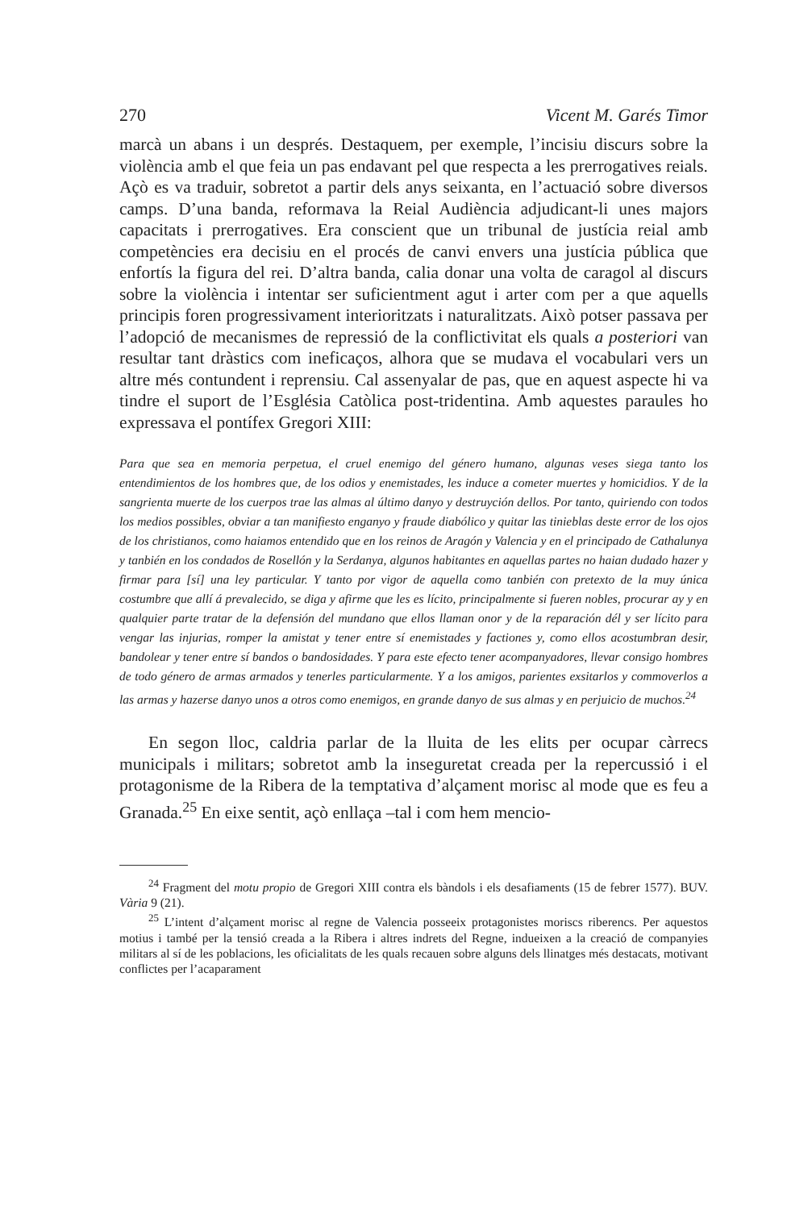270 Vicent M. Garés Timor
marcà un abans i un després. Destaquem, per exemple, l’incisiu discurs sobre la violència amb el que feia un pas endavant pel que respecta a les prerrogatives reials. Açò es va traduir, sobretot a partir dels anys seixanta, en l’actuació sobre diversos camps. D’una banda, reformava la Reial Audiència adjudicant-li unes majors capacitats i prerrogatives. Era conscient que un tribunal de justícia reial amb competències era decisiu en el procés de canvi envers una justícia pública que enfortís la figura del rei. D’altra banda, calia donar una volta de caragol al discurs sobre la violència i intentar ser suficientment agut i arter com per a que aquells principis foren progressivament interioritzats i naturalitzats. Això potser passava per l’adopció de mecanismes de repressió de la conflictivitat els quals a posteriori van resultar tant dràstics com ineficaços, alhora que se mudava el vocabulari vers un altre més contundent i reprensiu. Cal assenyalar de pas, que en aquest aspecte hi va tindre el suport de l’Església Catòlica post-tridentina. Amb aquestes paraules ho expressava el pontífex Gregori XIII:
Para que sea en memoria perpetua, el cruel enemigo del género humano, algunas veses siega tanto los entendimientos de los hombres que, de los odios y enemistades, les induce a cometer muertes y homicidios. Y de la sangrienta muerte de los cuerpos trae las almas al último danyo y destruyción dellos. Por tanto, quiriendo con todos los medios possibles, obviar a tan manifiesto enganyo y fraude diabólico y quitar las tinieblas deste error de los ojos de los christianos, como haiamos entendido que en los reinos de Aragón y Valencia y en el principado de Cathalunya y tanbién en los condados de Rosellón y la Serdanya, algunos habitantes en aquellas partes no haian dudado hazer y firmar para [sí] una ley particular. Y tanto por vigor de aquella como tanbién con pretexto de la muy única costumbre que allí á prevalecido, se diga y afirme que les es lícito, principalmente si fueren nobles, procurar ay y en qualquier parte tratar de la defensión del mundano que ellos llaman onor y de la reparación dél y ser lícito para vengar las injurias, romper la amistat y tener entre sí enemistades y factiones y, como ellos acostumbran desir, bandolear y tener entre sí bandos o bandosidades. Y para este efecto tener acompanyadores, llevar consigo hombres de todo género de armas armados y tenerles particularmente. Y a los amigos, parientes exsitarlos y commoverlos a las armas y hazerse danyo unos a otros como enemigos, en grande danyo de sus almas y en perjuicio de muchos.<sup>24</sup>
En segon lloc, caldria parlar de la lluita de les elits per ocupar càrrecs municipals i militars; sobretot amb la inseguretat creada per la repercussió i el protagonisme de la Ribera de la temptativa d’alçament morisc al mode que es feu a Granada.<sup>25</sup> En eixe sentit, açò enllaça –tal i com hem mencio-
<sup>24</sup> Fragment del motu propio de Gregori XIII contra els bàndols i els desafiaments (15 de febrer 1577). BUV. Vària 9 (21).
<sup>25</sup> L’intent d’alçament morisc al regne de Valencia posseeix protagonistes moriscs riberencs. Per aquestos motius i també per la tensió creada a la Ribera i altres indrets del Regne, indueixen a la creació de companyies militars al sí de les poblacions, les oficialitats de les quals recauen sobre alguns dels llinatges més destacats, motivant conflictes per l’acaparament